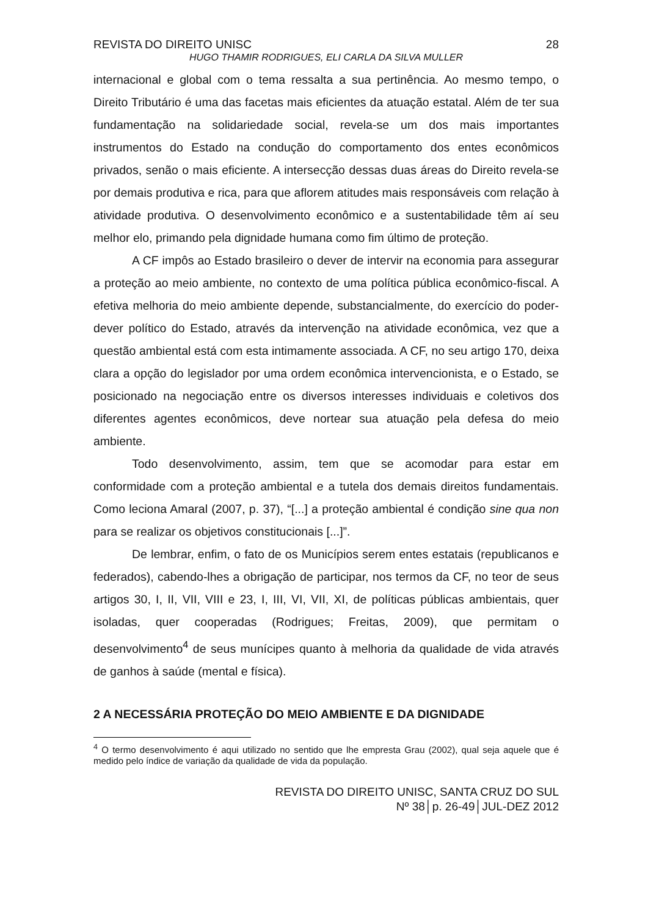REVISTA DO DIREITO UNISC 28
HUGO THAMIR RODRIGUES, ELI CARLA DA SILVA MULLER
internacional e global com o tema ressalta a sua pertinência. Ao mesmo tempo, o Direito Tributário é uma das facetas mais eficientes da atuação estatal. Além de ter sua fundamentação na solidariedade social, revela-se um dos mais importantes instrumentos do Estado na condução do comportamento dos entes econômicos privados, senão o mais eficiente. A intersecção dessas duas áreas do Direito revela-se por demais produtiva e rica, para que aflorem atitudes mais responsáveis com relação à atividade produtiva. O desenvolvimento econômico e a sustentabilidade têm aí seu melhor elo, primando pela dignidade humana como fim último de proteção.
A CF impôs ao Estado brasileiro o dever de intervir na economia para assegurar a proteção ao meio ambiente, no contexto de uma política pública econômico-fiscal. A efetiva melhoria do meio ambiente depende, substancialmente, do exercício do poder-dever político do Estado, através da intervenção na atividade econômica, vez que a questão ambiental está com esta intimamente associada. A CF, no seu artigo 170, deixa clara a opção do legislador por uma ordem econômica intervencionista, e o Estado, se posicionado na negociação entre os diversos interesses individuais e coletivos dos diferentes agentes econômicos, deve nortear sua atuação pela defesa do meio ambiente.
Todo desenvolvimento, assim, tem que se acomodar para estar em conformidade com a proteção ambiental e a tutela dos demais direitos fundamentais. Como leciona Amaral (2007, p. 37), “[...] a proteção ambiental é condição sine qua non para se realizar os objetivos constitucionais [...]”.
De lembrar, enfim, o fato de os Municípios serem entes estatais (republicanos e federados), cabendo-lhes a obrigação de participar, nos termos da CF, no teor de seus artigos 30, I, II, VII, VIII e 23, I, III, VI, VII, XI, de políticas públicas ambientais, quer isoladas, quer cooperadas (Rodrigues; Freitas, 2009), que permitam o desenvolvimento<sup>4</sup> de seus munícipes quanto à melhoria da qualidade de vida através de ganhos à saúde (mental e física).
2 A NECESSÁRIA PROTEÇÃO DO MEIO AMBIENTE E DA DIGNIDADE
<sup>4</sup> O termo desenvolvimento é aqui utilizado no sentido que lhe empresta Grau (2002), qual seja aquele que é medido pelo índice de variação da qualidade de vida da população.
REVISTA DO DIREITO UNISC, SANTA CRUZ DO SUL
Nº 38│p. 26-49│JUL-DEZ 2012